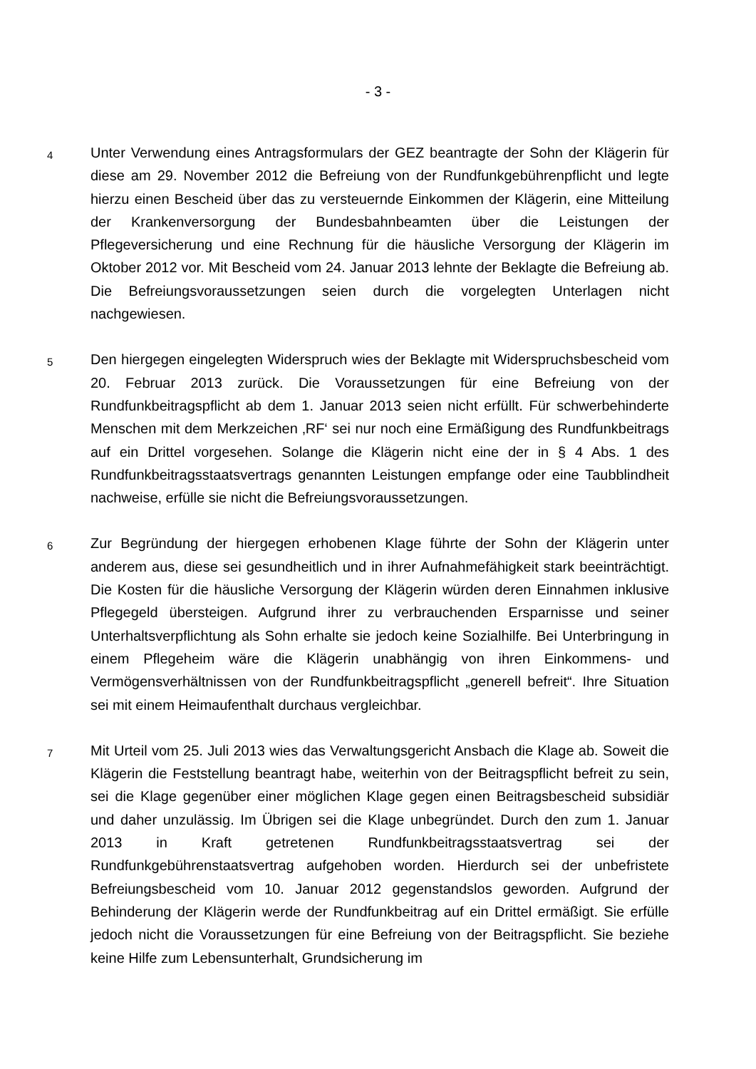- 3 -
4
Unter Verwendung eines Antragsformulars der GEZ beantragte der Sohn der Klägerin für diese am 29. November 2012 die Befreiung von der Rundfunkgebührenpflicht und legte hierzu einen Bescheid über das zu versteuernde Einkommen der Klägerin, eine Mitteilung der Krankenversorgung der Bundesbahnbeamten über die Leistungen der Pflegeversicherung und eine Rechnung für die häusliche Versorgung der Klägerin im Oktober 2012 vor. Mit Bescheid vom 24. Januar 2013 lehnte der Beklagte die Befreiung ab. Die Befreiungsvoraussetzungen seien durch die vorgelegten Unterlagen nicht nachgewiesen.
5
Den hiergegen eingelegten Widerspruch wies der Beklagte mit Widerspruchsbescheid vom 20. Februar 2013 zurück. Die Voraussetzungen für eine Befreiung von der Rundfunkbeitragspflicht ab dem 1. Januar 2013 seien nicht erfüllt. Für schwerbehinderte Menschen mit dem Merkzeichen ‚RF‘ sei nur noch eine Ermäßigung des Rundfunkbeitrags auf ein Drittel vorgesehen. Solange die Klägerin nicht eine der in § 4 Abs. 1 des Rundfunkbeitragsstaatsvertrags genannten Leistungen empfange oder eine Taubblindheit nachweise, erfülle sie nicht die Befreiungsvoraussetzungen.
6
Zur Begründung der hiergegen erhobenen Klage führte der Sohn der Klägerin unter anderem aus, diese sei gesundheitlich und in ihrer Aufnahmefähigkeit stark beeinträchtigt. Die Kosten für die häusliche Versorgung der Klägerin würden deren Einnahmen inklusive Pflegegeld übersteigen. Aufgrund ihrer zu verbrauchenden Ersparnisse und seiner Unterhaltsverpflichtung als Sohn erhalte sie jedoch keine Sozialhilfe. Bei Unterbringung in einem Pflegeheim wäre die Klägerin unabhängig von ihren Einkommens- und Vermögensverhältnissen von der Rundfunkbeitragspflicht „generell befreit“. Ihre Situation sei mit einem Heimaufenthalt durchaus vergleichbar.
7
Mit Urteil vom 25. Juli 2013 wies das Verwaltungsgericht Ansbach die Klage ab. Soweit die Klägerin die Feststellung beantragt habe, weiterhin von der Beitragspflicht befreit zu sein, sei die Klage gegenüber einer möglichen Klage gegen einen Beitragsbescheid subsidiär und daher unzulässig. Im Übrigen sei die Klage unbegründet. Durch den zum 1. Januar 2013 in Kraft getretenen Rundfunkbeitragsstaatsvertrag sei der Rundfunkgebührenstaatsvertrag aufgehoben worden. Hierdurch sei der unbefristete Befreiungsbescheid vom 10. Januar 2012 gegenstandslos geworden. Aufgrund der Behinderung der Klägerin werde der Rundfunkbeitrag auf ein Drittel ermäßigt. Sie erfülle jedoch nicht die Voraussetzungen für eine Befreiung von der Beitragspflicht. Sie beziehe keine Hilfe zum Lebensunterhalt, Grundsicherung im